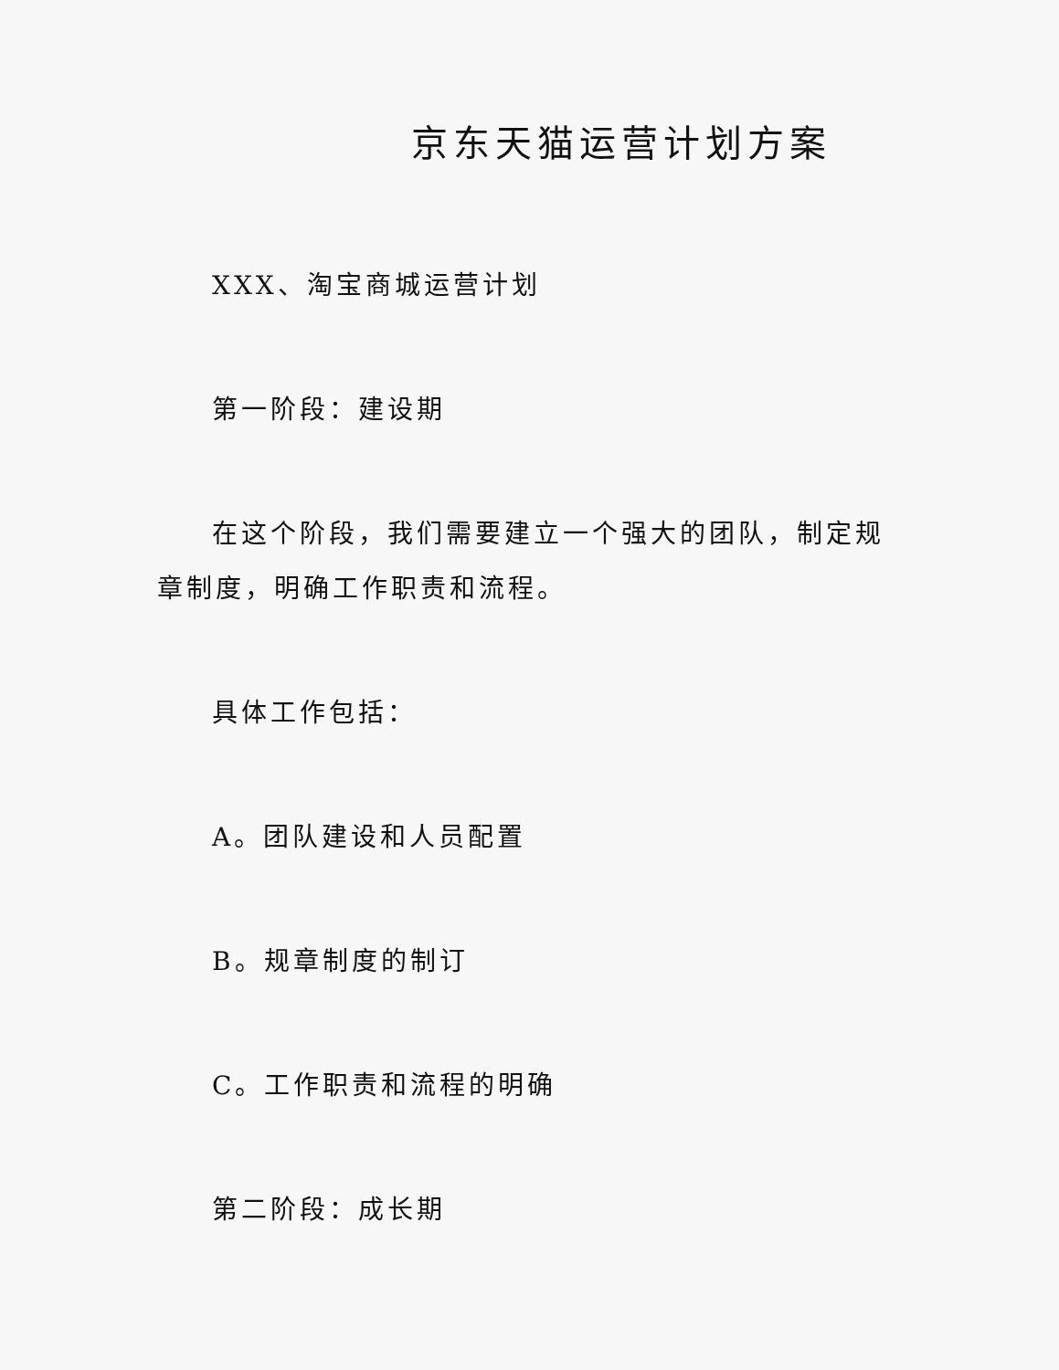京东天猫运营计划方案
XXX、淘宝商城运营计划
第一阶段：建设期
在这个阶段，我们需要建立一个强大的团队，制定规章制度，明确工作职责和流程。
具体工作包括：
A。团队建设和人员配置
B。规章制度的制订
C。工作职责和流程的明确
第二阶段：成长期